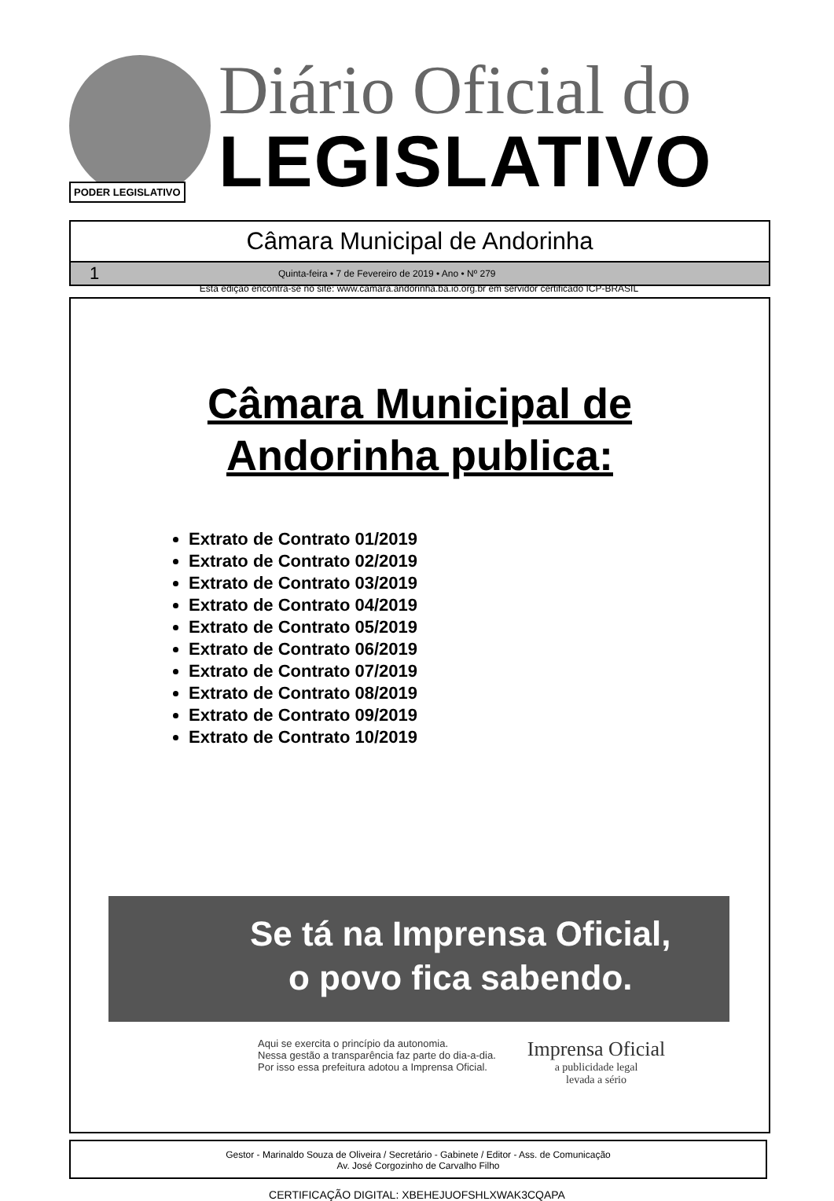PODER LEGISLATIVO
Diário Oficial do
LEGISLATIVO
Câmara Municipal de Andorinha
1 Quinta-feira • 7 de Fevereiro de 2019 • Ano • Nº 279
Esta edição encontra-se no site: www.camara.andorinha.ba.io.org.br em servidor certificado ICP-BRASIL
Câmara Municipal de
Andorinha publica:
Extrato de Contrato 01/2019
Extrato de Contrato 02/2019
Extrato de Contrato 03/2019
Extrato de Contrato 04/2019
Extrato de Contrato 05/2019
Extrato de Contrato 06/2019
Extrato de Contrato 07/2019
Extrato de Contrato 08/2019
Extrato de Contrato 09/2019
Extrato de Contrato 10/2019
Se tá na Imprensa Oficial,
o povo fica sabendo.
Aqui se exercita o princípio da autonomia.
Nessa gestão a transparência faz parte do dia-a-dia.
Por isso essa prefeitura adotou a Imprensa Oficial.
Imprensa Oficial
a publicidade legal
levada a sério
Gestor - Marinaldo Souza de Oliveira / Secretário - Gabinete / Editor - Ass. de Comunicação
Av. José Corgozinho de Carvalho Filho
CERTIFICAÇÃO DIGITAL: XBEHEJUOFSHLXWAK3CQAPA